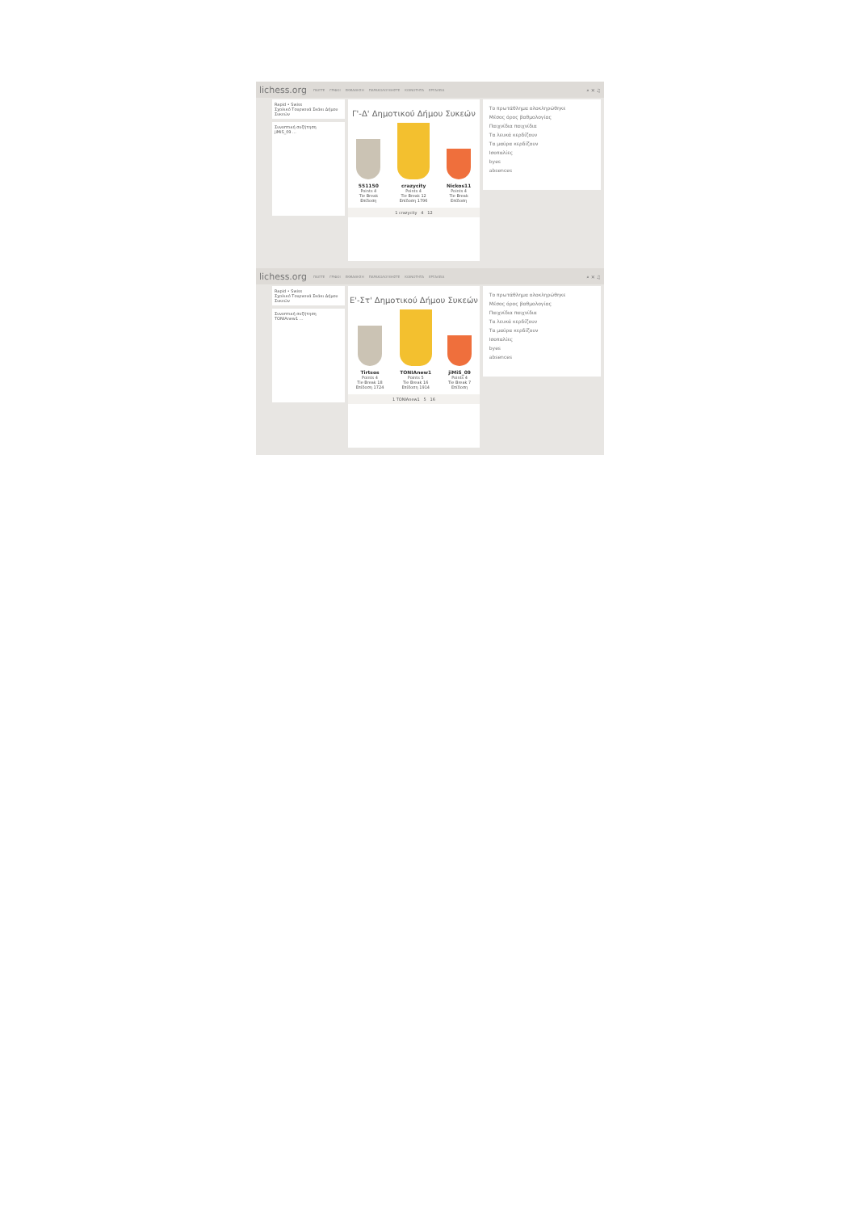lichess.org ΠΑΙΞΤΕ ΓΡΙΦΟΙ ΕΚΜΑΘΗΣΗ ΠΑΡΑΚΟΛΟΥΘΗΣΤΕ ΚΟΙΝΟΤΗΤΑ ΕΡΓΑΛΕΙΑ ⌕ ✕ ♫
Rapid • Swiss
Σχολικό Τουρνουά Σκάκι Δήμου Συκεών
Συνοπτική συζήτηση
jiMiS_09 ...
Γ'-Δ' Δημοτικού Δήμου Συκεών
551150
Points 4
Tie Break
Επίδοση
crazycity
Points 4
Tie Break 12
Επίδοση 1796
Nickos11
Points 4
Tie Break
Επίδοση
1 crazycity 4 12
Το πρωτάθλημα ολοκληρώθηκε
Μέσος όρος βαθμολογίας
Παιχνίδια παιχνίδια
Τα λευκά κερδίζουν
Τα μαύρα κερδίζουν
Ισοπαλίες
byes
absences
lichess.org ΠΑΙΞΤΕ ΓΡΙΦΟΙ ΕΚΜΑΘΗΣΗ ΠΑΡΑΚΟΛΟΥΘΗΣΤΕ ΚΟΙΝΟΤΗΤΑ ΕΡΓΑΛΕΙΑ ⌕ ✕ ♫
Rapid • Swiss
Σχολικό Τουρνουά Σκάκι Δήμου Συκεών
Συνοπτική συζήτηση
TONIAnew1 ...
Ε'-Στ' Δημοτικού Δήμου Συκεών
Tirtsos
Points 4
Tie Break 18
Επίδοση 1724
TONIAnew1
Points 5
Tie Break 16
Επίδοση 1914
jiMiS_09
Points 4
Tie Break 7
Επίδοση
1 TONIAnew1 5 16
Το πρωτάθλημα ολοκληρώθηκε
Μέσος όρος βαθμολογίας
Παιχνίδια παιχνίδια
Τα λευκά κερδίζουν
Τα μαύρα κερδίζουν
Ισοπαλίες
byes
absences